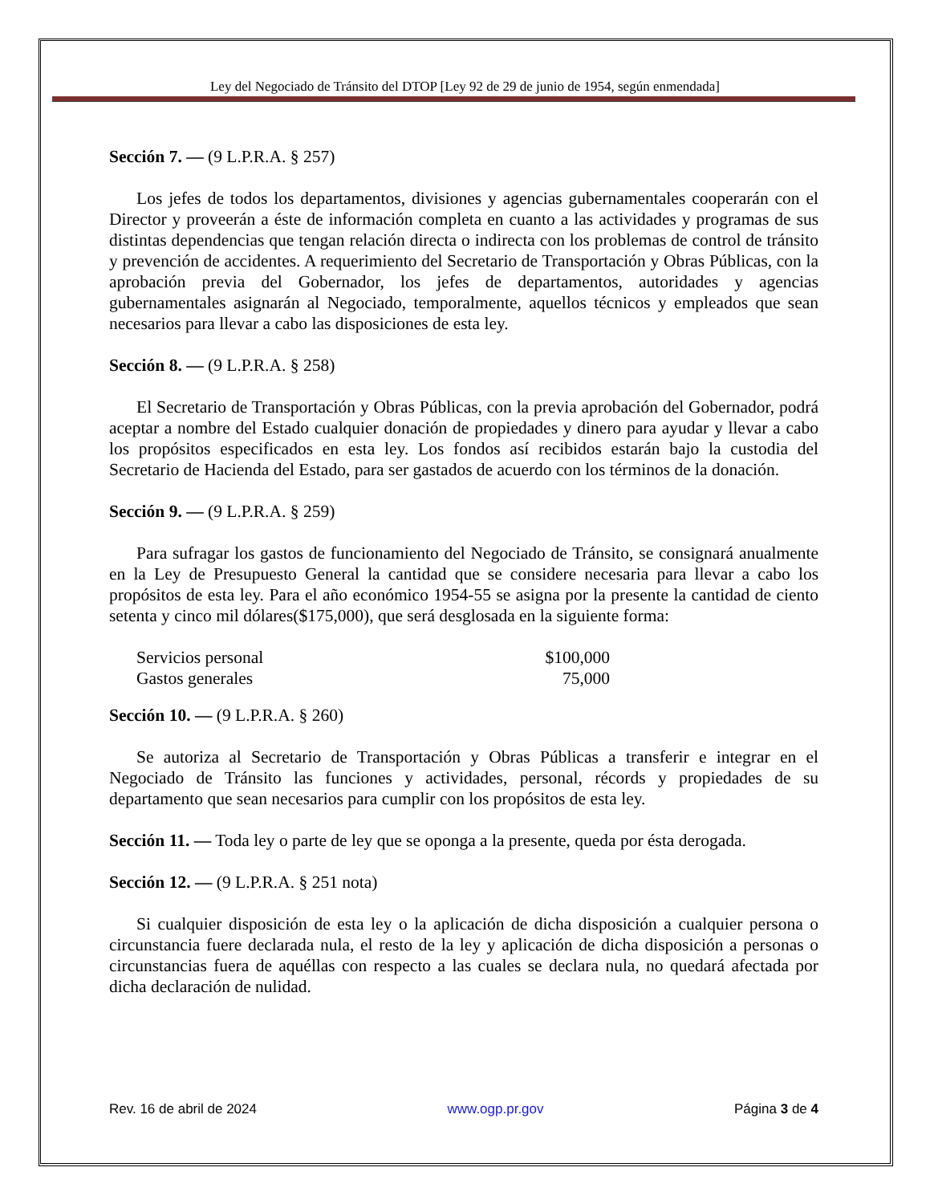Ley del Negociado de Tránsito del DTOP [Ley 92 de 29 de junio de 1954, según enmendada]
Sección 7. — (9 L.P.R.A. § 257)
Los jefes de todos los departamentos, divisiones y agencias gubernamentales cooperarán con el Director y proveerán a éste de información completa en cuanto a las actividades y programas de sus distintas dependencias que tengan relación directa o indirecta con los problemas de control de tránsito y prevención de accidentes. A requerimiento del Secretario de Transportación y Obras Públicas, con la aprobación previa del Gobernador, los jefes de departamentos, autoridades y agencias gubernamentales asignarán al Negociado, temporalmente, aquellos técnicos y empleados que sean necesarios para llevar a cabo las disposiciones de esta ley.
Sección 8. — (9 L.P.R.A. § 258)
El Secretario de Transportación y Obras Públicas, con la previa aprobación del Gobernador, podrá aceptar a nombre del Estado cualquier donación de propiedades y dinero para ayudar y llevar a cabo los propósitos especificados en esta ley. Los fondos así recibidos estarán bajo la custodia del Secretario de Hacienda del Estado, para ser gastados de acuerdo con los términos de la donación.
Sección 9. — (9 L.P.R.A. § 259)
Para sufragar los gastos de funcionamiento del Negociado de Tránsito, se consignará anualmente en la Ley de Presupuesto General la cantidad que se considere necesaria para llevar a cabo los propósitos de esta ley. Para el año económico 1954-55 se asigna por la presente la cantidad de ciento setenta y cinco mil dólares($175,000), que será desglosada en la siguiente forma:
| Servicios personal | $100,000 |
| Gastos generales | 75,000 |
Sección 10. — (9 L.P.R.A. § 260)
Se autoriza al Secretario de Transportación y Obras Públicas a transferir e integrar en el Negociado de Tránsito las funciones y actividades, personal, récords y propiedades de su departamento que sean necesarios para cumplir con los propósitos de esta ley.
Sección 11. — Toda ley o parte de ley que se oponga a la presente, queda por ésta derogada.
Sección 12. — (9 L.P.R.A. § 251 nota)
Si cualquier disposición de esta ley o la aplicación de dicha disposición a cualquier persona o circunstancia fuere declarada nula, el resto de la ley y aplicación de dicha disposición a personas o circunstancias fuera de aquéllas con respecto a las cuales se declara nula, no quedará afectada por dicha declaración de nulidad.
Rev. 16 de abril de 2024 www.ogp.pr.gov Página 3 de 4